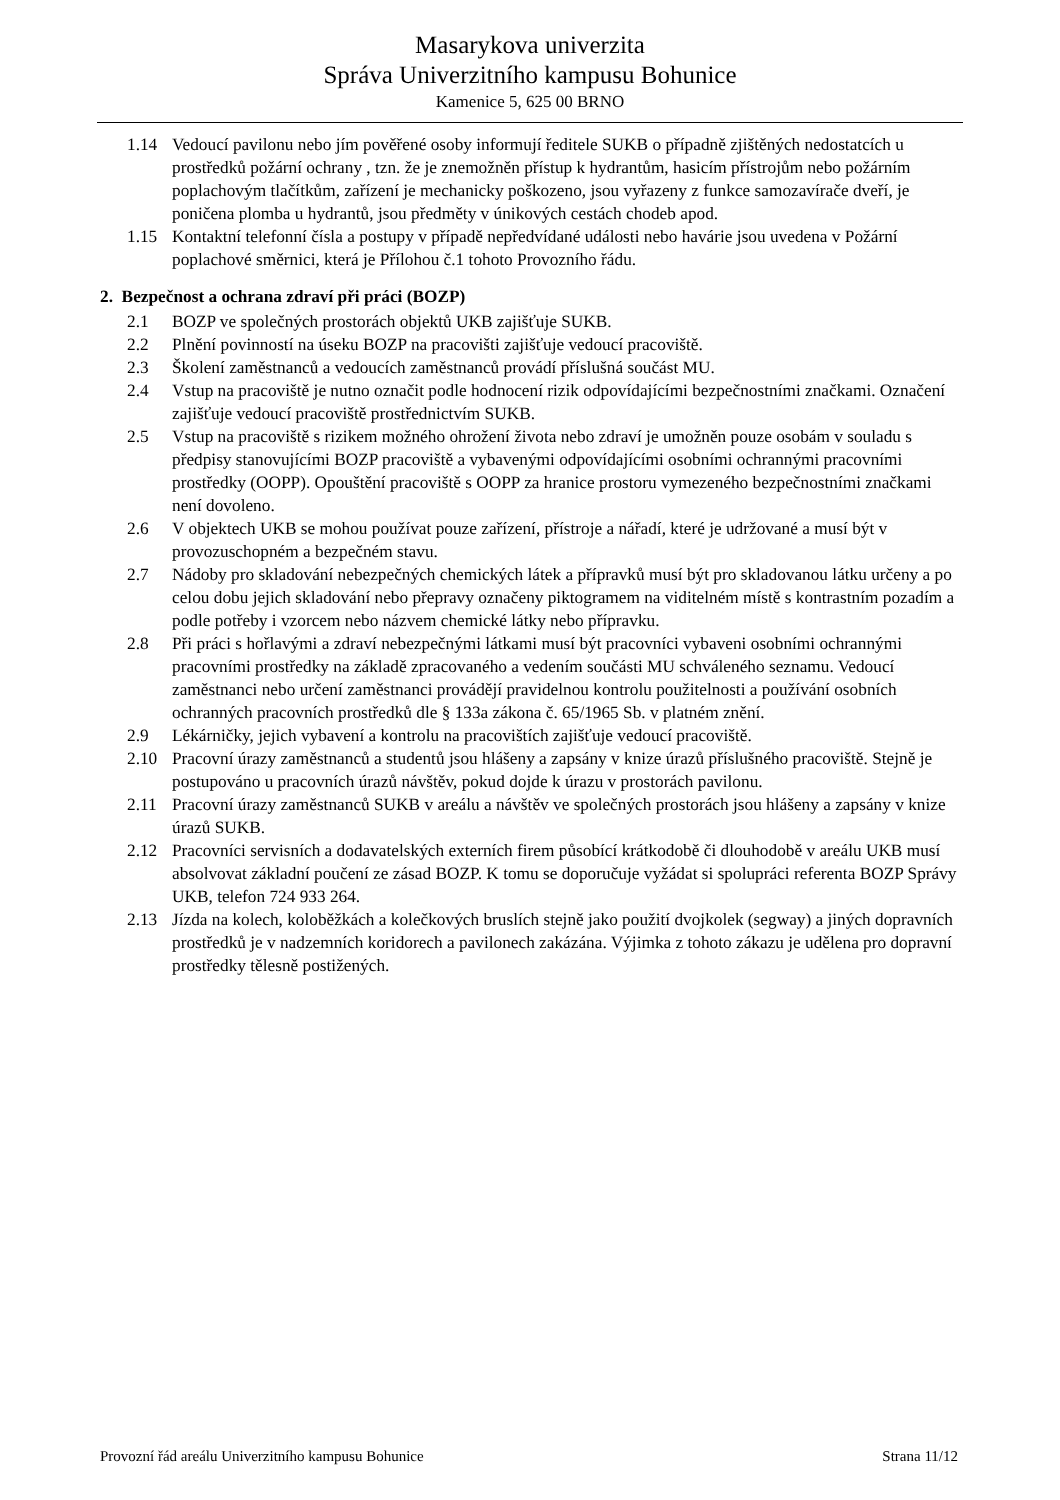Masarykova univerzita
Správa Univerzitního kampusu Bohunice
Kamenice 5, 625 00 BRNO
1.14 Vedoucí pavilonu nebo jím pověřené osoby informují ředitele SUKB o případně zjištěných nedostatcích u prostředků požární ochrany , tzn. že je znemožněn přístup k hydrantům, hasicím přístrojům nebo požárním poplachovým tlačítkům, zařízení je mechanicky poškozeno, jsou vyřazeny z funkce samozavírače dveří, je poničena plomba u hydrantů, jsou předměty v únikových cestách chodeb apod.
1.15 Kontaktní telefonní čísla a postupy v případě nepředvídané události nebo havárie jsou uvedena v Požární poplachové směrnici, která je Přílohou č.1 tohoto Provozního řádu.
2. Bezpečnost a ochrana zdraví při práci (BOZP)
2.1 BOZP ve společných prostorách objektů UKB zajišťuje SUKB.
2.2 Plnění povinností na úseku BOZP na pracovišti zajišťuje vedoucí pracoviště.
2.3 Školení zaměstnanců a vedoucích zaměstnanců provádí příslušná součást MU.
2.4 Vstup na pracoviště je nutno označit podle hodnocení rizik odpovídajícími bezpečnostními značkami. Označení zajišťuje vedoucí pracoviště prostřednictvím SUKB.
2.5 Vstup na pracoviště s rizikem možného ohrožení života nebo zdraví je umožněn pouze osobám v souladu s předpisy stanovujícími BOZP pracoviště a vybavenými odpovídajícími osobními ochrannými pracovními prostředky (OOPP). Opouštění pracoviště s OOPP za hranice prostoru vymezeného bezpečnostními značkami není dovoleno.
2.6 V objektech UKB se mohou používat pouze zařízení, přístroje a nářadí, které je udržované a musí být v provozuschopném a bezpečném stavu.
2.7 Nádoby pro skladování nebezpečných chemických látek a přípravků musí být pro skladovanou látku určeny a po celou dobu jejich skladování nebo přepravy označeny piktogramem na viditelném místě s kontrastním pozadím a podle potřeby i vzorcem nebo názvem chemické látky nebo přípravku.
2.8 Při práci s hořlavými a zdraví nebezpečnými látkami musí být pracovníci vybaveni osobními ochrannými pracovními prostředky na základě zpracovaného a vedením součásti MU schváleného seznamu. Vedoucí zaměstnanci nebo určení zaměstnanci provádějí pravidelnou kontrolu použitelnosti a používání osobních ochranných pracovních prostředků dle § 133a zákona č. 65/1965 Sb. v platném znění.
2.9 Lékárničky, jejich vybavení a kontrolu na pracovištích zajišťuje vedoucí pracoviště.
2.10 Pracovní úrazy zaměstnanců a studentů jsou hlášeny a zapsány v knize úrazů příslušného pracoviště. Stejně je postupováno u pracovních úrazů návštěv, pokud dojde k úrazu v prostorách pavilonu.
2.11 Pracovní úrazy zaměstnanců SUKB v areálu a návštěv ve společných prostorách jsou hlášeny a zapsány v knize úrazů SUKB.
2.12 Pracovníci servisních a dodavatelských externích firem působící krátkodobě či dlouhodobě v areálu UKB musí absolvovat základní poučení ze zásad BOZP. K tomu se doporučuje vyžádat si spolupráci referenta BOZP Správy UKB, telefon 724 933 264.
2.13 Jízda na kolech, koloběžkách a kolečkových bruslích stejně jako použití dvojkolek (segway) a jiných dopravních prostředků je v nadzemních koridorech a pavilonech zakázána. Výjimka z tohoto zákazu je udělena pro dopravní prostředky tělesně postižených.
Provozní řád areálu Univerzitního kampusu Bohunice Strana 11/12